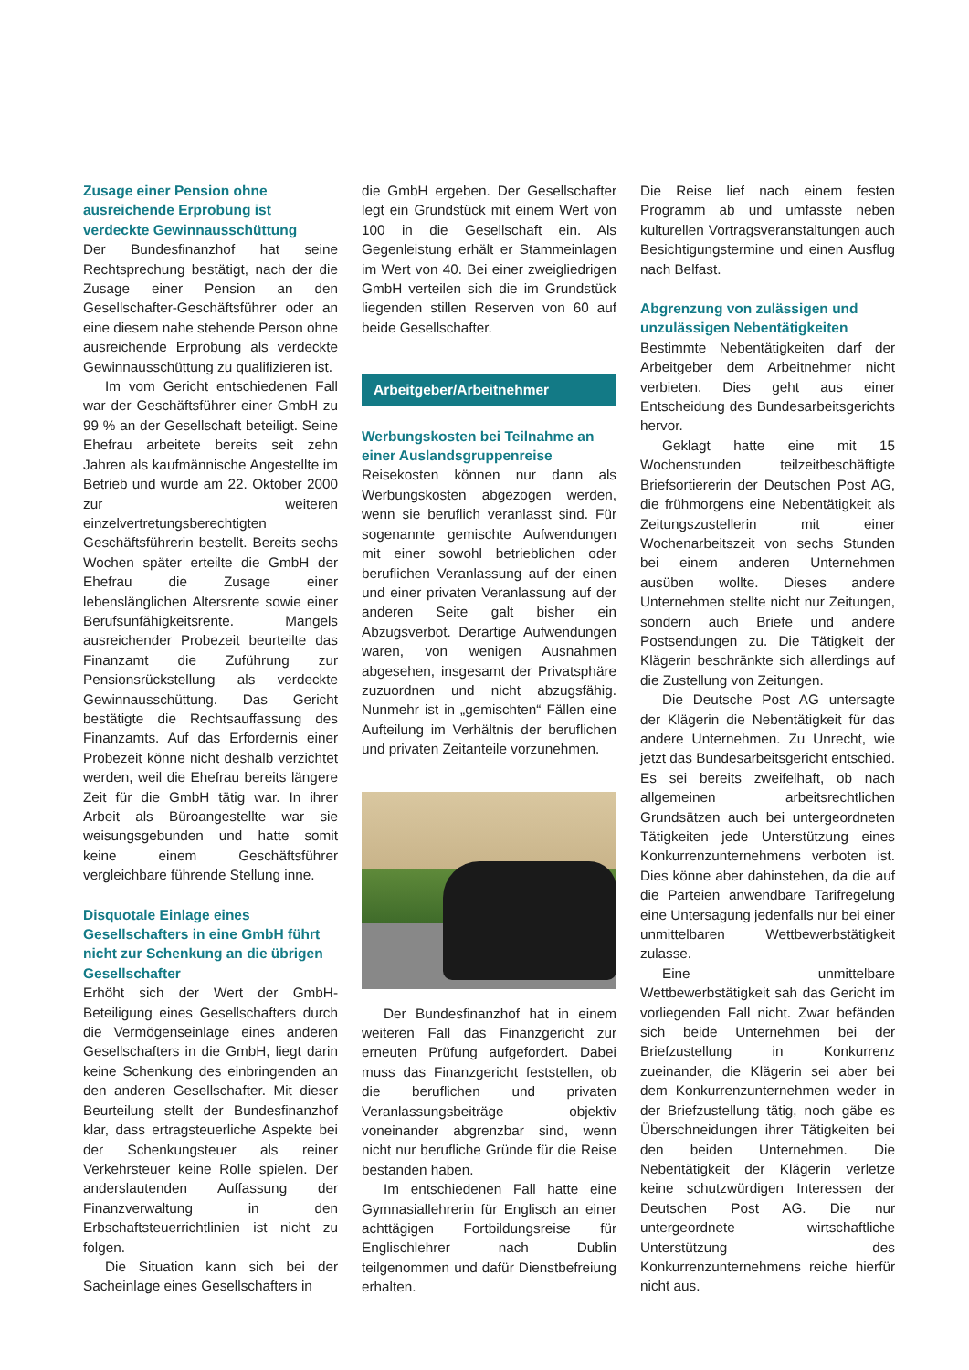Zusage einer Pension ohne ausreichende Erprobung ist verdeckte Gewinnausschüttung
Der Bundesfinanzhof hat seine Rechtsprechung bestätigt, nach der die Zusage einer Pension an den Gesellschafter-Geschäftsführer oder an eine diesem nahe stehende Person ohne ausreichende Erprobung als verdeckte Gewinnausschüttung zu qualifizieren ist.
Im vom Gericht entschiedenen Fall war der Geschäftsführer einer GmbH zu 99 % an der Gesellschaft beteiligt. Seine Ehefrau arbeitete bereits seit zehn Jahren als kaufmännische Angestellte im Betrieb und wurde am 22. Oktober 2000 zur weiteren einzelvertretungsberechtigten Geschäftsführerin bestellt. Bereits sechs Wochen später erteilte die GmbH der Ehefrau die Zusage einer lebenslänglichen Altersrente sowie einer Berufsunfähigkeitsrente. Mangels ausreichender Probezeit beurteilte das Finanzamt die Zuführung zur Pensionsrückstellung als verdeckte Gewinnausschüttung. Das Gericht bestätigte die Rechtsauffassung des Finanzamts. Auf das Erfordernis einer Probezeit könne nicht deshalb verzichtet werden, weil die Ehefrau bereits längere Zeit für die GmbH tätig war. In ihrer Arbeit als Büroangestellte war sie weisungsgebunden und hatte somit keine einem Geschäftsführer vergleichbare führende Stellung inne.
Disquotale Einlage eines Gesellschafters in eine GmbH führt nicht zur Schenkung an die übrigen Gesellschafter
Erhöht sich der Wert der GmbH-Beteiligung eines Gesellschafters durch die Vermögenseinlage eines anderen Gesellschafters in die GmbH, liegt darin keine Schenkung des einbringenden an den anderen Gesellschafter. Mit dieser Beurteilung stellt der Bundesfinanzhof klar, dass ertragsteuerliche Aspekte bei der Schenkungsteuer als reiner Verkehrsteuer keine Rolle spielen. Der anderslautenden Auffassung der Finanzverwaltung in den Erbschaftsteuerrichtlinien ist nicht zu folgen.
Die Situation kann sich bei der Sacheinlage eines Gesellschafters in
die GmbH ergeben. Der Gesellschafter legt ein Grundstück mit einem Wert von 100 in die Gesellschaft ein. Als Gegenleistung erhält er Stammeinlagen im Wert von 40. Bei einer zweigliedrigen GmbH verteilen sich die im Grundstück liegenden stillen Reserven von 60 auf beide Gesellschafter.
Arbeitgeber/Arbeitnehmer
Werbungskosten bei Teilnahme an einer Auslandsgruppenreise
Reisekosten können nur dann als Werbungskosten abgezogen werden, wenn sie beruflich veranlasst sind. Für sogenannte gemischte Aufwendungen mit einer sowohl betrieblichen oder beruflichen Veranlassung auf der einen und einer privaten Veranlassung auf der anderen Seite galt bisher ein Abzugsverbot. Derartige Aufwendungen waren, von wenigen Ausnahmen abgesehen, insgesamt der Privatsphäre zuzuordnen und nicht abzugsfähig. Nunmehr ist in „gemischten“ Fällen eine Aufteilung im Verhältnis der beruflichen und privaten Zeitanteile vorzunehmen.
Der Bundesfinanzhof hat in einem weiteren Fall das Finanzgericht zur erneuten Prüfung aufgefordert. Dabei muss das Finanzgericht feststellen, ob die beruflichen und privaten Veranlassungsbeiträge objektiv voneinander abgrenzbar sind, wenn nicht nur berufliche Gründe für die Reise bestanden haben.
Im entschiedenen Fall hatte eine Gymnasiallehrerin für Englisch an einer achttägigen Fortbildungsreise für Englischlehrer nach Dublin teilgenommen und dafür Dienstbefreiung erhalten.
Die Reise lief nach einem festen Programm ab und umfasste neben kulturellen Vortragsveranstaltungen auch Besichtigungstermine und einen Ausflug nach Belfast.
Abgrenzung von zulässigen und unzulässigen Nebentätigkeiten
Bestimmte Nebentätigkeiten darf der Arbeitgeber dem Arbeitnehmer nicht verbieten. Dies geht aus einer Entscheidung des Bundesarbeitsgerichts hervor.
Geklagt hatte eine mit 15 Wochenstunden teilzeitbeschäftigte Briefsortiererin der Deutschen Post AG, die frühmorgens eine Nebentätigkeit als Zeitungszustellerin mit einer Wochenarbeitszeit von sechs Stunden bei einem anderen Unternehmen ausüben wollte. Dieses andere Unternehmen stellte nicht nur Zeitungen, sondern auch Briefe und andere Postsendungen zu. Die Tätigkeit der Klägerin beschränkte sich allerdings auf die Zustellung von Zeitungen.
Die Deutsche Post AG untersagte der Klägerin die Nebentätigkeit für das andere Unternehmen. Zu Unrecht, wie jetzt das Bundesarbeitsgericht entschied. Es sei bereits zweifelhaft, ob nach allgemeinen arbeitsrechtlichen Grundsätzen auch bei untergeordneten Tätigkeiten jede Unterstützung eines Konkurrenzunternehmens verboten ist. Dies könne aber dahinstehen, da die auf die Parteien anwendbare Tarifregelung eine Untersagung jedenfalls nur bei einer unmittelbaren Wettbewerbstätigkeit zulasse.
Eine unmittelbare Wettbewerbstätigkeit sah das Gericht im vorliegenden Fall nicht. Zwar befänden sich beide Unternehmen bei der Briefzustellung in Konkurrenz zueinander, die Klägerin sei aber bei dem Konkurrenzunternehmen weder in der Briefzustellung tätig, noch gäbe es Überschneidungen ihrer Tätigkeiten bei den beiden Unternehmen. Die Nebentätigkeit der Klägerin verletze keine schutzwürdigen Interessen der Deutschen Post AG. Die nur untergeordnete wirtschaftliche Unterstützung des Konkurrenzunternehmens reiche hierfür nicht aus.